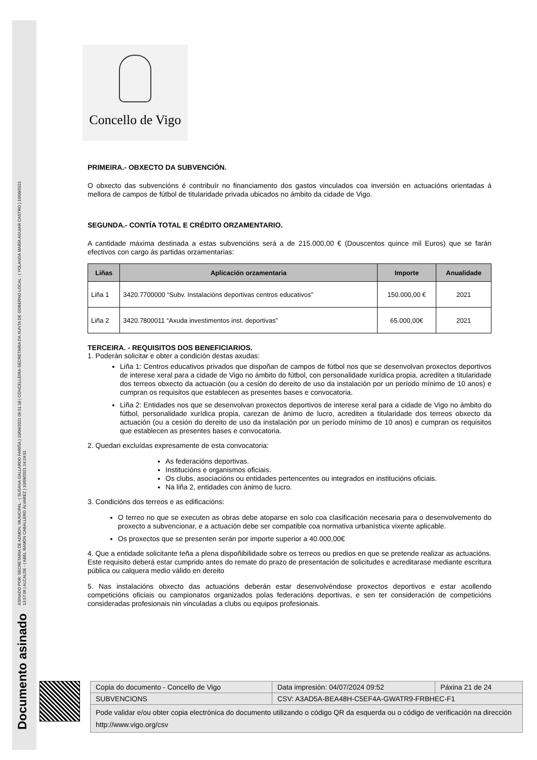Documento asinado ASINADO POR: SECRETARIA DE ADMON. MUNICIPAL - ( SUSANA GALLARDO FARIÑA ) 10/09/2021 09:51:18 | CONCELLEIRA-SECRETARIA DA XUNTA DE GOBERNO LOCAL - ( YOLANDA MARÍA AGUIAR CASTRO ) 10/09/2021
13:57:06 | ALCALDE - ( ABEL RAMÓN CABALLERO ÁLVAREZ ) 10/09/2021 14:24:01
Concello de Vigo
PRIMEIRA.- OBXECTO DA SUBVENCIÓN.
O obxecto das subvencións é contribuír no financiamento dos gastos vinculados coa inversión en actuacións orientadas á mellora de campos de fútbol de titularidade privada ubicados no ámbito da cidade de Vigo.
SEGUNDA.- CONTÍA TOTAL E CRÉDITO ORZAMENTARIO.
A cantidade máxima destinada a estas subvencións será a de 215.000,00 € (Douscentos quince mil Euros) que se farán efectivos con cargo ás partidas orzamentarias:
| Liñas | Aplicación orzamentaria | Importe | Anualidade |
| --- | --- | --- | --- |
| Liña 1 | 3420.7700000 “Subv. Instalacións deportivas centros educativos” | 150.000,00 € | 2021 |
| Liña 2 | 3420.7800011 “Axuda investimentos inst. deportivas” | 65.000,00€ | 2021 |
TERCEIRA. - REQUISITOS DOS BENEFICIARIOS.
1. Poderán solicitar e obter a condición destas axudas:
Liña 1: Centros educativos privados que dispoñan de campos de fútbol nos que se desenvolvan proxectos deportivos de interese xeral para a cidade de Vigo no ámbito do fútbol, con personalidade xurídica propia, acrediten a titularidade dos terreos obxecto da actuación (ou a cesión do dereito de uso da instalación por un período mínimo de 10 anos) e cumpran os requisitos que establecen as presentes bases e convocatoria.
Liña 2: Entidades nos que se desenvolvan proxectos deportivos de interese xeral para a cidade de Vigo no ámbito do fútbol, personalidade xurídica propia, carezan de ánimo de lucro, acrediten a titularidade dos terreos obxecto da actuación (ou a cesión do dereito de uso da instalación por un período mínimo de 10 anos) e cumpran os requisitos que establecen as presentes bases e convocatoria.
2. Quedan excluídas expresamente de esta convocatoria:
As federacións deportivas.
Institucións e organismos oficiais.
Os clubs, asociacións ou entidades pertencentes ou integrados en institucións oficiais.
Na liña 2, entidades con ánimo de lucro.
3. Condicións dos terreos e as edificacións:
O terreo no que se executen as obras debe atoparse en solo coa clasificación necesaria para o desenvolvemento do proxecto a subvencionar, e a actuación debe ser compatible coa normativa urbanística vixente aplicable.
Os proxectos que se presenten serán por importe superior a 40.000,00€
4. Que a entidade solicitante teña a plena dispoñibilidade sobre os terreos ou predios en que se pretende realizar as actuacións. Este requisito deberá estar cumprido antes do remate do prazo de presentación de solicitudes e acreditarase mediante escritura pública ou calquera medio válido en dereito
5. Nas instalacións obxecto das actuacións deberán estar desenvolvéndose proxectos deportivos e estar acollendo competicións oficiais ou campionatos organizados polas federacións deportivas, e sen ter consideración de competicións consideradas profesionais nin vinculadas a clubs ou equipos profesionais.
| Copia do documento - Concello de Vigo | Data impresión: 04/07/2024 09:52 | Páxina 21 de 24 |
| SUBVENCIONS | CSV: A3AD5A-BEA48H-C5EF4A-GWATR9-FRBHEC-F1 | |
| Pode validar e/ou obter copia electrónica do documento utilizando o código QR da esquerda ou o código de verificación na dirección http://www.vigo.org/csv | | |